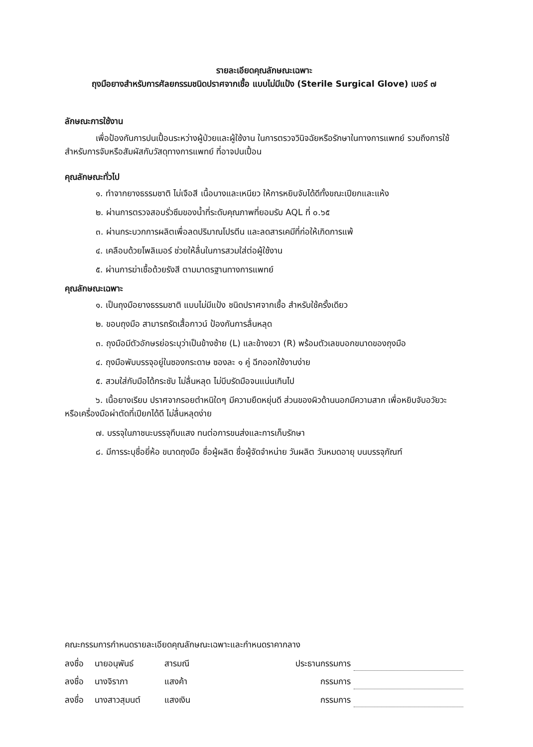รายละเอียดคุณลักษณะเฉพาะ
ถุงมือยางสำหรับการศัลยกรรมชนิดปราศจากเชื้อ แบบไม่มีแป้ง (Sterile Surgical Glove) เบอร์ ๗
ลักษณะการใช้งาน
เพื่อป้องกันการปนเปื้อนระหว่างผู้ป่วยและผู้ใช้งาน ในการตรวจวินิจฉัยหรือรักษาในทางการแพทย์ รวมถึงการใช้สำหรับการจับหรือสัมผัสกับวัสดุทางการแพทย์ ที่อาจปนเปื้อน
คุณลักษณะทั่วไป
๑. ทำจากยางธรรมชาติ ไม่เจือสี เนื้อบางและเหนียว ให้การหยิบจับได้ดีทั้งขณะเปียกและแห้ง
๒. ผ่านการตรวจสอบรั่วซึมของน้ำที่ระดับคุณภาพที่ยอมรับ AQL ที่ ๐.๖๕
๓. ผ่านกระบวกการผลิตเพื่อลดปริมาณโปรตีน และลดสารเคมีที่ก่อให้เกิดการแพ้
๔. เคลือบด้วยโพลิเมอร์ ช่วยให้ลื่นในการสวมใส่ต่อผู้ใช้งาน
๕. ผ่านการฆ่าเชื้อด้วยรังสี ตามมาตรฐานทางการแพทย์
คุณลักษณะเฉพาะ
๑. เป็นถุงมือยางธรรมชาติ แบบไม่มีแป้ง ชนิดปราศจากเชื้อ สำหรับใช้ครั้งเดียว
๒. ขอบถุงมือ สามารถรัดเสื้อกาวน์ ป้องกันการลื่นหลุด
๓. ถุงมือมีตัวอักษรย่อระบุว่าเป็นข้างซ้าย (L) และข้างขวา (R) พร้อมตัวเลขบอกขนาดของถุงมือ
๔. ถุงมือพับบรรจุอยู่ในซองกระดาษ ซองละ ๑ คู่ ฉีกออกใช้งานง่าย
๕. สวมใส่กับมือได้กระชับ ไม่ลื่นหลุด ไม่บีบรัดมือจนแน่นเกินไป
๖. เนื้อยางเรียบ ปราศจากรอยตำหนิใดๆ มีความยืดหยุ่นดี ส่วนของผิวด้านนอกมีความสาก เพื่อหยิบจับอวัยวะ หรือเครื่องมือผ่าตัดที่เปียกได้ดี ไม่ลื่นหลุดง่าย
๗. บรรจุในภาชนะบรรจุทึบแสง ทนต่อการขนส่งและการเก็บรักษา
๘. มีการระบุชื่อยี่ห้อ ขนาดถุงมือ ชื่อผู้ผลิต ชื่อผู้จัดจำหน่าย วันผลิต วันหมดอายุ บนบรรจุภัณฑ์
คณะกรรมการกำหนดรายละเอียดคุณลักษณะเฉพาะและกำหนดราคากลาง
ลงชื่อ นายอนุพันธ์ สารมณี ประธานกรรมการ
ลงชื่อ นางจิราภา แสงค้า กรรมการ
ลงชื่อ นางสาวสุมนต์ แสงเงิน กรรมการ